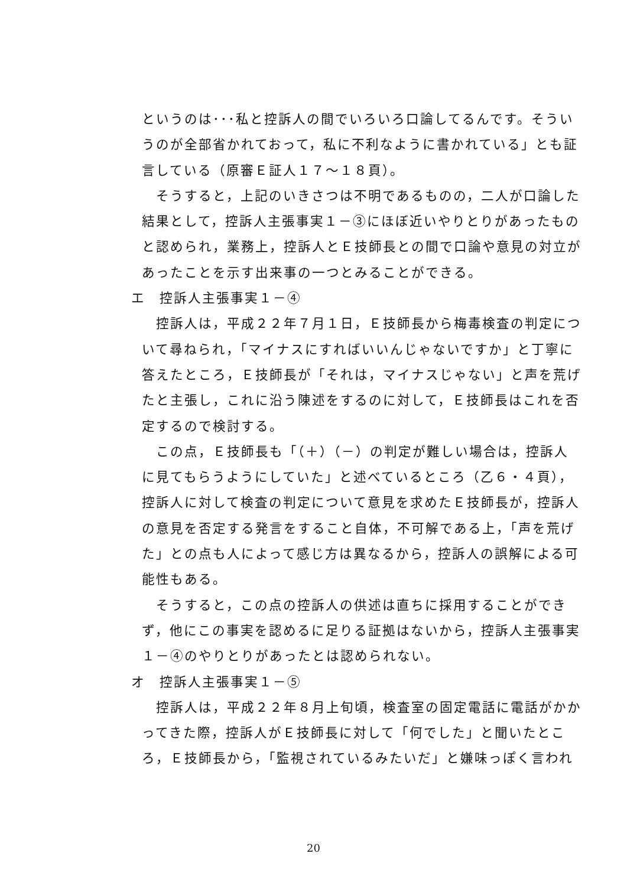というのは･･･私と控訴人の間でいろいろ口論してるんです。そういうのが全部省かれておって，私に不利なように書かれている」とも証言している（原審Ｅ証人１７～１８頁）。
そうすると，上記のいきさつは不明であるものの，二人が口論した結果として，控訴人主張事実１－③にほぼ近いやりとりがあったものと認められ，業務上，控訴人とＥ技師長との間で口論や意見の対立があったことを示す出来事の一つとみることができる。
エ　控訴人主張事実１－④
控訴人は，平成２２年７月１日，Ｅ技師長から梅毒検査の判定について尋ねられ，「マイナスにすればいいんじゃないですか」と丁寧に答えたところ，Ｅ技師長が「それは，マイナスじゃない」と声を荒げたと主張し，これに沿う陳述をするのに対して，Ｅ技師長はこれを否定するので検討する。
この点，Ｅ技師長も「（＋）（－）の判定が難しい場合は，控訴人に見てもらうようにしていた」と述べているところ（乙６・４頁），控訴人に対して検査の判定について意見を求めたＥ技師長が，控訴人の意見を否定する発言をすること自体，不可解である上，「声を荒げた」との点も人によって感じ方は異なるから，控訴人の誤解による可能性もある。
そうすると，この点の控訴人の供述は直ちに採用することができず，他にこの事実を認めるに足りる証拠はないから，控訴人主張事実１－④のやりとりがあったとは認められない。
オ　控訴人主張事実１－⑤
控訴人は，平成２２年８月上旬頃，検査室の固定電話に電話がかかってきた際，控訴人がＥ技師長に対して「何でした」と聞いたところ，Ｅ技師長から，「監視されているみたいだ」と嫌味っぽく言われ
20